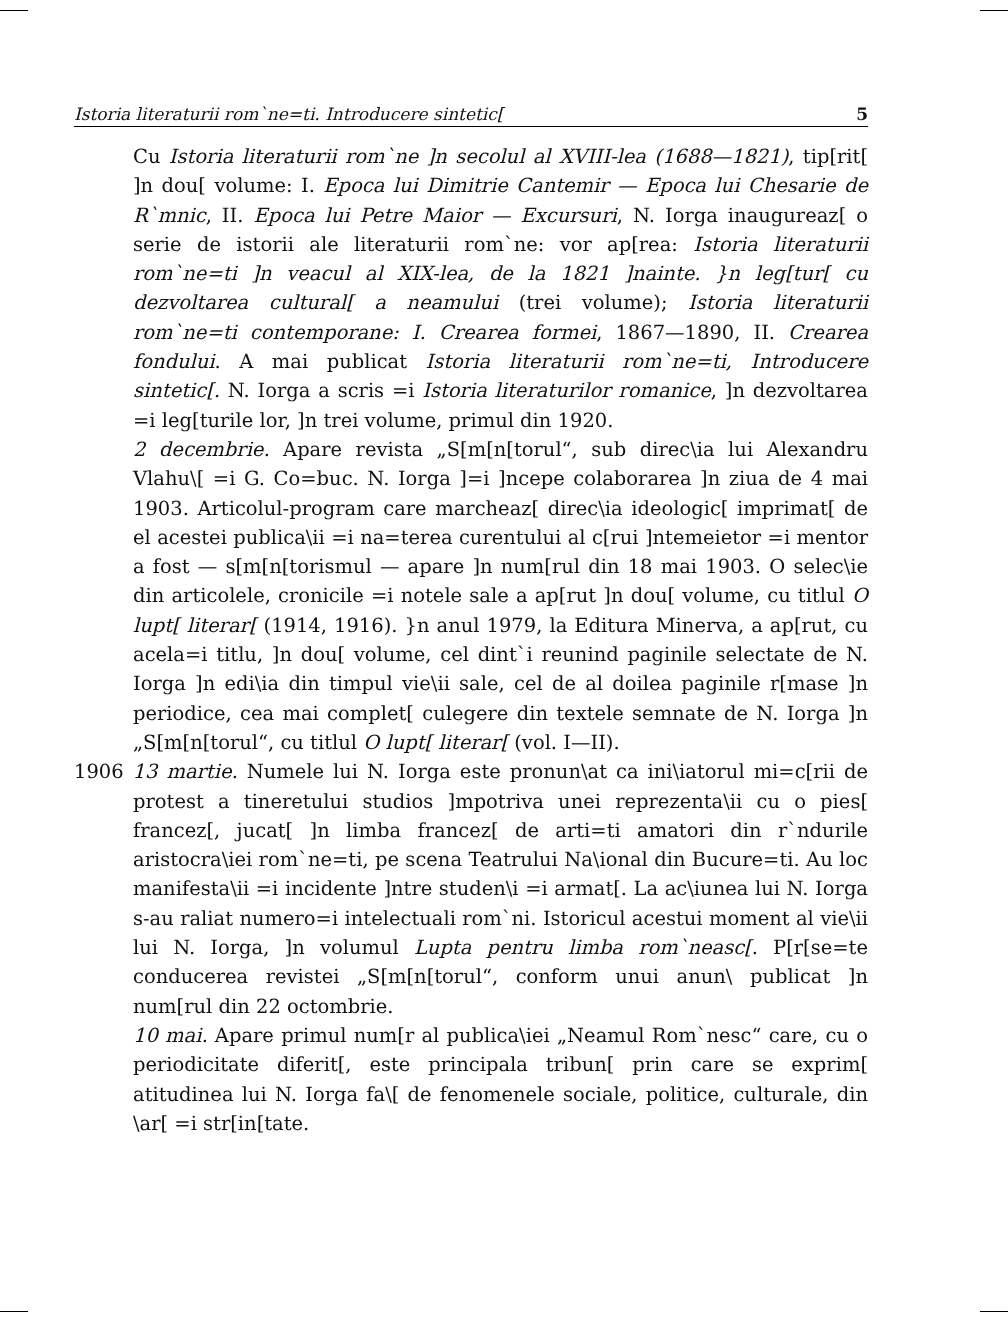Istoria literaturii rom`ne=ti. Introducere sintetic[5
Cu Istoria literaturii rom`ne ]n secolul al XVIII-lea (1688—1821), tip[rit[ ]n dou[ volume: I. Epoca lui Dimitrie Cantemir — Epoca lui Chesarie de R`mnic, II. Epoca lui Petre Maior — Excursuri, N. Iorga inaugureaz[ o serie de istorii ale literaturii rom`ne: vor ap[rea: Istoria literaturii rom`ne=ti ]n veacul al XIX-lea, de la 1821 ]nainte. }n leg[tur[ cu dezvoltarea cultural[ a neamului (trei volume); Istoria literaturii rom`ne=ti contemporane: I. Crearea formei, 1867—1890, II. Crearea fondului. A mai publicat Istoria literaturii rom`ne=ti, Introducere sintetic[. N. Iorga a scris =i Istoria literaturilor romanice, ]n dezvoltarea =i leg[turile lor, ]n trei volume, primul din 1920.
2 decembrie. Apare revista „S[m[n[torul“, sub direc\ia lui Alexandru Vlahu\[ =i G. Co=buc. N. Iorga ]=i ]ncepe colaborarea ]n ziua de 4 mai 1903. Articolul-program care marcheaz[ direc\ia ideologic[ imprimat[ de el acestei publica\ii =i na=terea curentului al c[rui ]ntemeietor =i mentor a fost — s[m[n[torismul — apare ]n num[rul din 18 mai 1903. O selec\ie din articolele, cronicile =i notele sale a ap[rut ]n dou[ volume, cu titlul O lupt[ literar[ (1914, 1916). }n anul 1979, la Editura Minerva, a ap[rut, cu acela=i titlu, ]n dou[ volume, cel dint`i reunind paginile selectate de N. Iorga ]n edi\ia din timpul vie\ii sale, cel de al doilea paginile r[mase ]n periodice, cea mai complet[ culegere din textele semnate de N. Iorga ]n „S[m[n[torul“, cu titlul O lupt[ literar[ (vol. I—II).
1906 13 martie. Numele lui N. Iorga este pronun\at ca ini\iatorul mi=c[rii de protest a tineretului studios ]mpotriva unei reprezenta\ii cu o pies[ francez[, jucat[ ]n limba francez[ de arti=ti amatori din r`ndurile aristocra\iei rom`ne=ti, pe scena Teatrului Na\ional din Bucure=ti. Au loc manifesta\ii =i incidente ]ntre studen\i =i armat[. La ac\iunea lui N. Iorga s-au raliat numero=i intelectuali rom`ni. Istoricul acestui moment al vie\ii lui N. Iorga, ]n volumul Lupta pentru limba rom`neasc[. P[r[se=te conducerea revistei „S[m[n[torul“, conform unui anun\ publicat ]n num[rul din 22 octombrie.
10 mai. Apare primul num[r al publica\iei „Neamul Rom`nesc“ care, cu o periodicitate diferit[, este principala tribun[ prin care se exprim[ atitudinea lui N. Iorga fa\[ de fenomenele sociale, politice, culturale, din \ar[ =i str[in[tate.